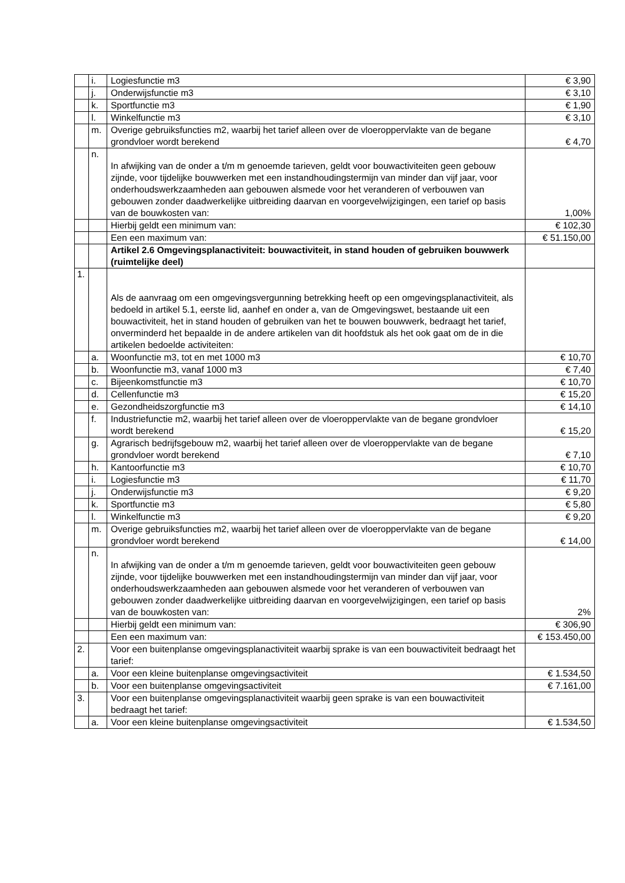| | i. | Logiesfunctie m3 | € 3,90 |
| | j. | Onderwijsfunctie m3 | € 3,10 |
| | k. | Sportfunctie m3 | € 1,90 |
| | l. | Winkelfunctie m3 | € 3,10 |
| | m. | Overige gebruiksfuncties m2, waarbij het tarief alleen over de vloeroppervlakte van de begane grondvloer wordt berekend | € 4,70 |
| | n. | In afwijking van de onder a t/m m genoemde tarieven, geldt voor bouwactiviteiten geen gebouw zijnde, voor tijdelijke bouwwerken met een instandhoudingstermijn van minder dan vijf jaar, voor onderhoudswerkzaamheden aan gebouwen alsmede voor het veranderen of verbouwen van gebouwen zonder daadwerkelijke uitbreiding daarvan en voorgevelwijzigingen, een tarief op basis van de bouwkosten van: | 1,00% |
| | | Hierbij geldt een minimum van: | € 102,30 |
| | | Een een maximum van: | € 51.150,00 |
| | | Artikel 2.6 Omgevingsplanactiviteit: bouwactiviteit, in stand houden of gebruiken bouwwerk (ruimtelijke deel) | |
| 1. | | Als de aanvraag om een omgevingsvergunning betrekking heeft op een omgevingsplanactiviteit, als bedoeld in artikel 5.1, eerste lid, aanhef en onder a, van de Omgevingswet, bestaande uit een bouwactiviteit, het in stand houden of gebruiken van het te bouwen bouwwerk, bedraagt het tarief, onverminderd het bepaalde in de andere artikelen van dit hoofdstuk als het ook gaat om de in die artikelen bedoelde activiteiten: | |
| | a. | Woonfunctie m3, tot en met 1000 m3 | € 10,70 |
| | b. | Woonfunctie m3, vanaf 1000 m3 | € 7,40 |
| | c. | Bijeenkomstfunctie m3 | € 10,70 |
| | d. | Cellenfunctie m3 | € 15,20 |
| | e. | Gezondheidszorgfunctie m3 | € 14,10 |
| | f. | Industriefunctie m2, waarbij het tarief alleen over de vloeroppervlakte van de begane grondvloer wordt berekend | € 15,20 |
| | g. | Agrarisch bedrijfsgebouw m2, waarbij het tarief alleen over de vloeroppervlakte van de begane grondvloer wordt berekend | € 7,10 |
| | h. | Kantoorfunctie m3 | € 10,70 |
| | i. | Logiesfunctie m3 | € 11,70 |
| | j. | Onderwijsfunctie m3 | € 9,20 |
| | k. | Sportfunctie m3 | € 5,80 |
| | l. | Winkelfunctie m3 | € 9,20 |
| | m. | Overige gebruiksfuncties m2, waarbij het tarief alleen over de vloeroppervlakte van de begane grondvloer wordt berekend | € 14,00 |
| | n. | In afwijking van de onder a t/m m genoemde tarieven, geldt voor bouwactiviteiten geen gebouw zijnde, voor tijdelijke bouwwerken met een instandhoudingstermijn van minder dan vijf jaar, voor onderhoudswerkzaamheden aan gebouwen alsmede voor het veranderen of verbouwen van gebouwen zonder daadwerkelijke uitbreiding daarvan en voorgevelwijzigingen, een tarief op basis van de bouwkosten van: | 2% |
| | | Hierbij geldt een minimum van: | € 306,90 |
| | | Een een maximum van: | € 153.450,00 |
| 2. | | Voor een buitenplanse omgevingsplanactiviteit waarbij sprake is van een bouwactiviteit bedraagt het tarief: | |
| | a. | Voor een kleine buitenplanse omgevingsactiviteit | € 1.534,50 |
| | b. | Voor een buitenplanse omgevingsactiviteit | € 7.161,00 |
| 3. | | Voor een buitenplanse omgevingsplanactiviteit waarbij geen sprake is van een bouwactiviteit bedraagt het tarief: | |
| | a. | Voor een kleine buitenplanse omgevingsactiviteit | € 1.534,50 |